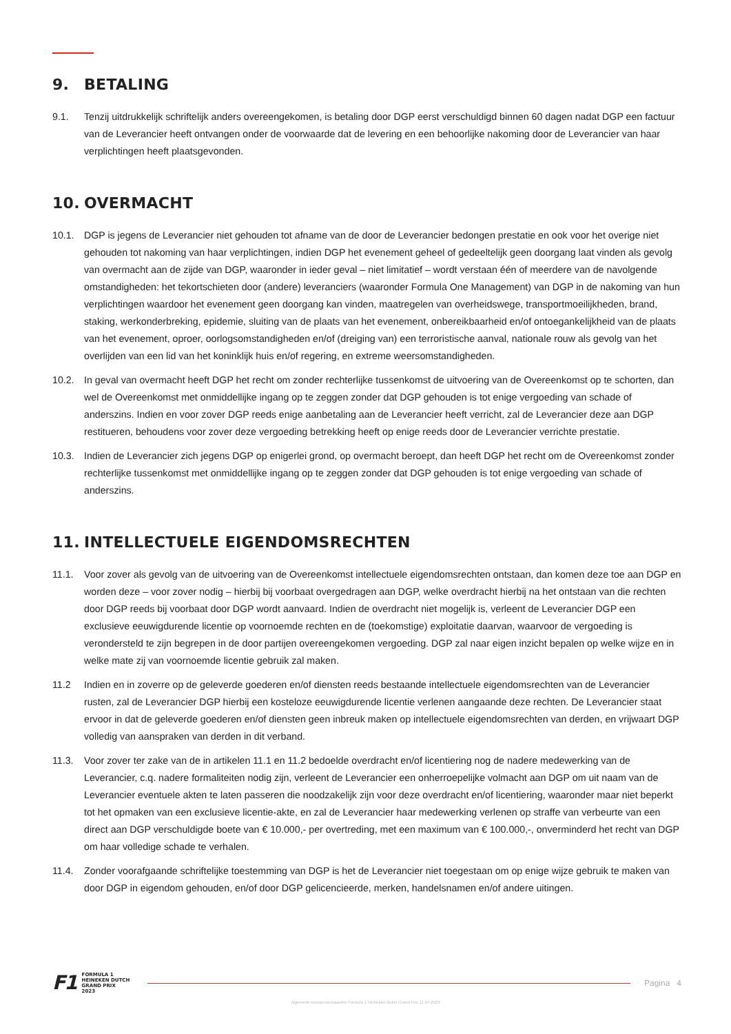9. BETALING
9.1. Tenzij uitdrukkelijk schriftelijk anders overeengekomen, is betaling door DGP eerst verschuldigd binnen 60 dagen nadat DGP een factuur van de Leverancier heeft ontvangen onder de voorwaarde dat de levering en een behoorlijke nakoming door de Leverancier van haar verplichtingen heeft plaatsgevonden.
10. OVERMACHT
10.1. DGP is jegens de Leverancier niet gehouden tot afname van de door de Leverancier bedongen prestatie en ook voor het overige niet gehouden tot nakoming van haar verplichtingen, indien DGP het evenement geheel of gedeeltelijk geen doorgang laat vinden als gevolg van overmacht aan de zijde van DGP, waaronder in ieder geval – niet limitatief – wordt verstaan één of meerdere van de navolgende omstandigheden: het tekortschieten door (andere) leveranciers (waaronder Formula One Management) van DGP in de nakoming van hun verplichtingen waardoor het evenement geen doorgang kan vinden, maatregelen van overheidswege, transportmoeilijkheden, brand, staking, werkonderbreking, epidemie, sluiting van de plaats van het evenement, onbereikbaarheid en/of ontoegankelijkheid van de plaats van het evenement, oproer, oorlogsomstandigheden en/of (dreiging van) een terroristische aanval, nationale rouw als gevolg van het overlijden van een lid van het koninklijk huis en/of regering, en extreme weersomstandigheden.
10.2. In geval van overmacht heeft DGP het recht om zonder rechterlijke tussenkomst de uitvoering van de Overeenkomst op te schorten, dan wel de Overeenkomst met onmiddellijke ingang op te zeggen zonder dat DGP gehouden is tot enige vergoeding van schade of anderszins. Indien en voor zover DGP reeds enige aanbetaling aan de Leverancier heeft verricht, zal de Leverancier deze aan DGP restitueren, behoudens voor zover deze vergoeding betrekking heeft op enige reeds door de Leverancier verrichte prestatie.
10.3. Indien de Leverancier zich jegens DGP op enigerlei grond, op overmacht beroept, dan heeft DGP het recht om de Overeenkomst zonder rechterlijke tussenkomst met onmiddellijke ingang op te zeggen zonder dat DGP gehouden is tot enige vergoeding van schade of anderszins.
11. INTELLECTUELE EIGENDOMSRECHTEN
11.1. Voor zover als gevolg van de uitvoering van de Overeenkomst intellectuele eigendomsrechten ontstaan, dan komen deze toe aan DGP en worden deze – voor zover nodig – hierbij bij voorbaat overgedragen aan DGP, welke overdracht hierbij na het ontstaan van die rechten door DGP reeds bij voorbaat door DGP wordt aanvaard. Indien de overdracht niet mogelijk is, verleent de Leverancier DGP een exclusieve eeuwigdurende licentie op voornoemde rechten en de (toekomstige) exploitatie daarvan, waarvoor de vergoeding is verondersteld te zijn begrepen in de door partijen overeengekomen vergoeding. DGP zal naar eigen inzicht bepalen op welke wijze en in welke mate zij van voornoemde licentie gebruik zal maken.
11.2 Indien en in zoverre op de geleverde goederen en/of diensten reeds bestaande intellectuele eigendomsrechten van de Leverancier rusten, zal de Leverancier DGP hierbij een kosteloze eeuwigdurende licentie verlenen aangaande deze rechten. De Leverancier staat ervoor in dat de geleverde goederen en/of diensten geen inbreuk maken op intellectuele eigendomsrechten van derden, en vrijwaart DGP volledig van aanspraken van derden in dit verband.
11.3. Voor zover ter zake van de in artikelen 11.1 en 11.2 bedoelde overdracht en/of licentiering nog de nadere medewerking van de Leverancier, c.q. nadere formaliteiten nodig zijn, verleent de Leverancier een onherroepelijke volmacht aan DGP om uit naam van de Leverancier eventuele akten te laten passeren die noodzakelijk zijn voor deze overdracht en/of licentiering, waaronder maar niet beperkt tot het opmaken van een exclusieve licentie-akte, en zal de Leverancier haar medewerking verlenen op straffe van verbeurte van een direct aan DGP verschuldigde boete van € 10.000,- per overtreding, met een maximum van € 100.000,-, onverminderd het recht van DGP om haar volledige schade te verhalen.
11.4. Zonder voorafgaande schriftelijke toestemming van DGP is het de Leverancier niet toegestaan om op enige wijze gebruik te maken van door DGP in eigendom gehouden, en/of door DGP gelicencieerde, merken, handelsnamen en/of andere uitingen.
F1
FORMULA 1
HEINEKEN DUTCH
GRAND PRIX
2023
Pagina 4
Algemene inkoopvoorwaarden Formula 1 Heineken Dutch Grand Prix 11-07-2023